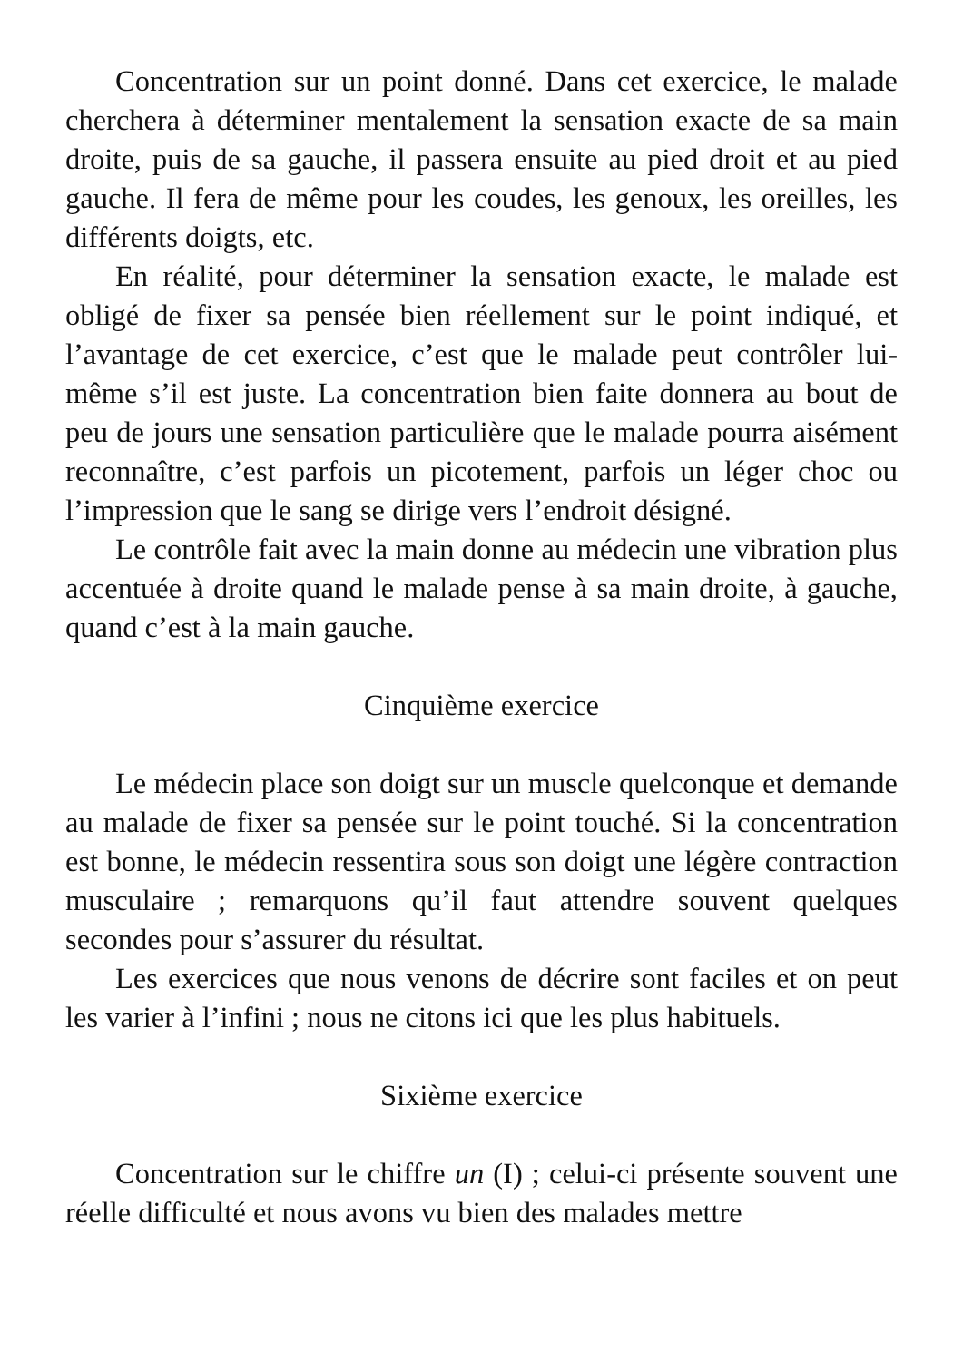Concentration sur un point donné. Dans cet exercice, le malade cherchera à déterminer mentalement la sensation exacte de sa main droite, puis de sa gauche, il passera ensuite au pied droit et au pied gauche. Il fera de même pour les coudes, les genoux, les oreilles, les différents doigts, etc.
En réalité, pour déterminer la sensation exacte, le malade est obligé de fixer sa pensée bien réellement sur le point indiqué, et l’avantage de cet exercice, c’est que le malade peut contrôler lui-même s’il est juste. La concentration bien faite donnera au bout de peu de jours une sensation particulière que le malade pourra aisément reconnaître, c’est parfois un picotement, parfois un léger choc ou l’impression que le sang se dirige vers l’endroit désigné.
Le contrôle fait avec la main donne au médecin une vibration plus accentuée à droite quand le malade pense à sa main droite, à gauche, quand c’est à la main gauche.
Cinquième exercice
Le médecin place son doigt sur un muscle quelconque et demande au malade de fixer sa pensée sur le point touché. Si la concentration est bonne, le médecin ressentira sous son doigt une légère contraction musculaire ; remarquons qu’il faut attendre souvent quelques secondes pour s’assurer du résultat.
Les exercices que nous venons de décrire sont faciles et on peut les varier à l’infini ; nous ne citons ici que les plus habituels.
Sixième exercice
Concentration sur le chiffre un (I) ; celui-ci présente souvent une réelle difficulté et nous avons vu bien des malades mettre